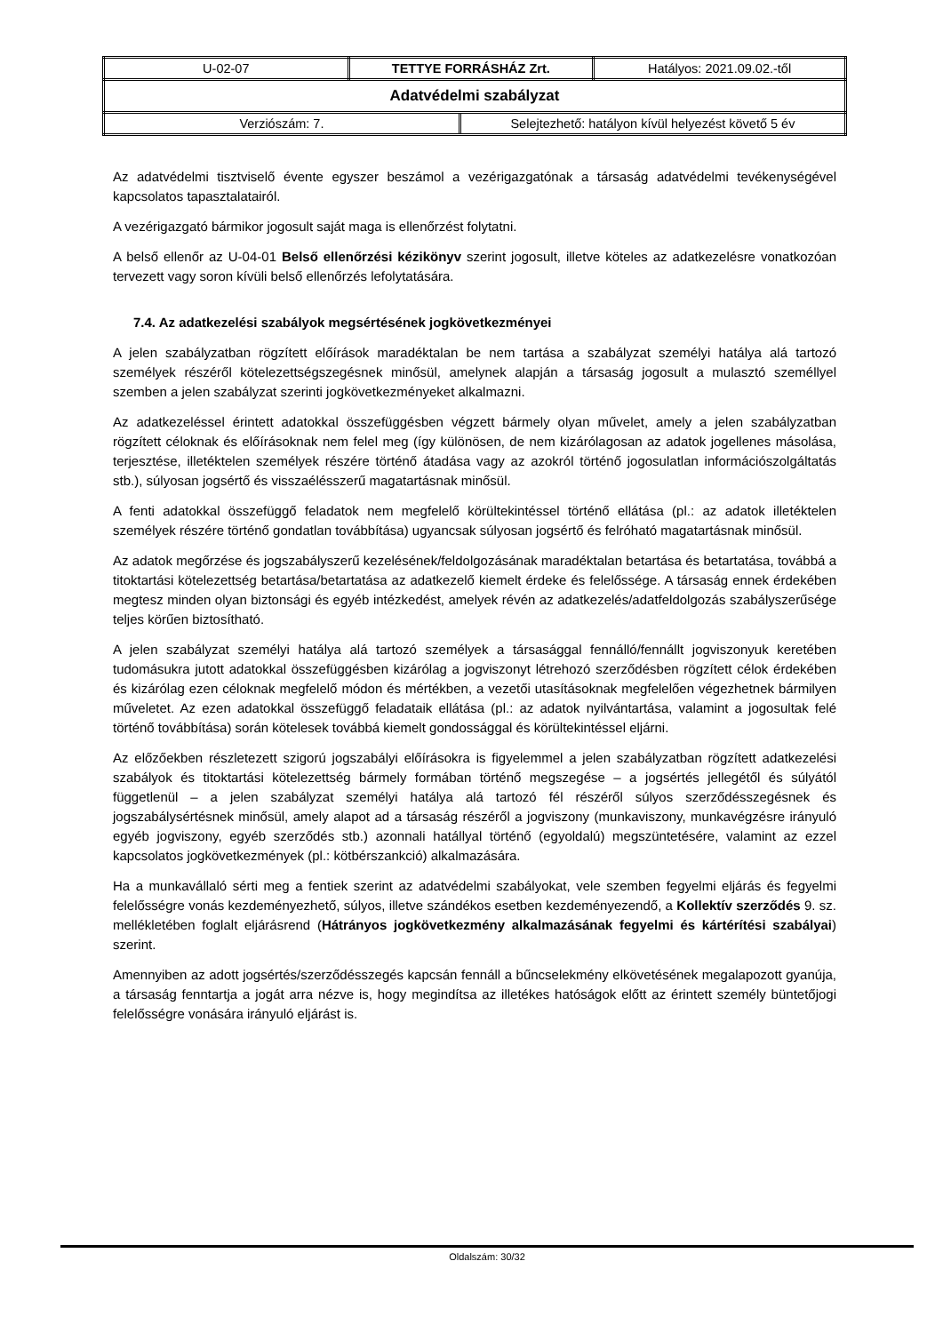| U-02-07 | TETTYE FORRÁSHÁZ Zrt. | Hatályos: 2021.09.02.-től |
| Adatvédelmi szabályzat | | |
| / Verziószám: 7. / Selejtezhető: hatályon kívül helyezést követő 5 év / | | |
Az adatvédelmi tisztviselő évente egyszer beszámol a vezérigazgatónak a társaság adatvédelmi tevékenységével kapcsolatos tapasztalatairól.
A vezérigazgató bármikor jogosult saját maga is ellenőrzést folytatni.
A belső ellenőr az U-04-01 Belső ellenőrzési kézikönyv szerint jogosult, illetve köteles az adatkezelésre vonatkozóan tervezett vagy soron kívüli belső ellenőrzés lefolytatására.
7.4. Az adatkezelési szabályok megsértésének jogkövetkezményei
A jelen szabályzatban rögzített előírások maradéktalan be nem tartása a szabályzat személyi hatálya alá tartozó személyek részéről kötelezettségszegésnek minősül, amelynek alapján a társaság jogosult a mulasztó személlyel szemben a jelen szabályzat szerinti jogkövetkezményeket alkalmazni.
Az adatkezeléssel érintett adatokkal összefüggésben végzett bármely olyan művelet, amely a jelen szabályzatban rögzített céloknak és előírásoknak nem felel meg (így különösen, de nem kizárólagosan az adatok jogellenes másolása, terjesztése, illetéktelen személyek részére történő átadása vagy az azokról történő jogosulatlan információszolgáltatás stb.), súlyosan jogsértő és visszaélésszerű magatartásnak minősül.
A fenti adatokkal összefüggő feladatok nem megfelelő körültekintéssel történő ellátása (pl.: az adatok illetéktelen személyek részére történő gondatlan továbbítása) ugyancsak súlyosan jogsértő és felróható magatartásnak minősül.
Az adatok megőrzése és jogszabályszerű kezelésének/feldolgozásának maradéktalan betartása és betartatása, továbbá a titoktartási kötelezettség betartása/betartatása az adatkezelő kiemelt érdeke és felelőssége. A társaság ennek érdekében megtesz minden olyan biztonsági és egyéb intézkedést, amelyek révén az adatkezelés/adatfeldolgozás szabályszerűsége teljes körűen biztosítható.
A jelen szabályzat személyi hatálya alá tartozó személyek a társasággal fennálló/fennállt jogviszonyuk keretében tudomásukra jutott adatokkal összefüggésben kizárólag a jogviszonyt létrehozó szerződésben rögzített célok érdekében és kizárólag ezen céloknak megfelelő módon és mértékben, a vezetői utasításoknak megfelelően végezhetnek bármilyen műveletet. Az ezen adatokkal összefüggő feladataik ellátása (pl.: az adatok nyilvántartása, valamint a jogosultak felé történő továbbítása) során kötelesek továbbá kiemelt gondossággal és körültekintéssel eljárni.
Az előzőekben részletezett szigorú jogszabályi előírásokra is figyelemmel a jelen szabályzatban rögzített adatkezelési szabályok és titoktartási kötelezettség bármely formában történő megszegése – a jogsértés jellegétől és súlyától függetlenül – a jelen szabályzat személyi hatálya alá tartozó fél részéről súlyos szerződésszegésnek és jogszabálysértésnek minősül, amely alapot ad a társaság részéről a jogviszony (munkaviszony, munkavégzésre irányuló egyéb jogviszony, egyéb szerződés stb.) azonnali hatállyal történő (egyoldalú) megszüntetésére, valamint az ezzel kapcsolatos jogkövetkezmények (pl.: kötbérszankció) alkalmazására.
Ha a munkavállaló sérti meg a fentiek szerint az adatvédelmi szabályokat, vele szemben fegyelmi eljárás és fegyelmi felelősségre vonás kezdeményezhető, súlyos, illetve szándékos esetben kezdeményezendő, a Kollektív szerződés 9. sz. mellékletében foglalt eljárásrend (Hátrányos jogkövetkezmény alkalmazásának fegyelmi és kártérítési szabályai) szerint.
Amennyiben az adott jogsértés/szerződésszegés kapcsán fennáll a bűncselekmény elkövetésének megalapozott gyanúja, a társaság fenntartja a jogát arra nézve is, hogy megindítsa az illetékes hatóságok előtt az érintett személy büntetőjogi felelősségre vonására irányuló eljárást is.
Oldalszám: 30/32